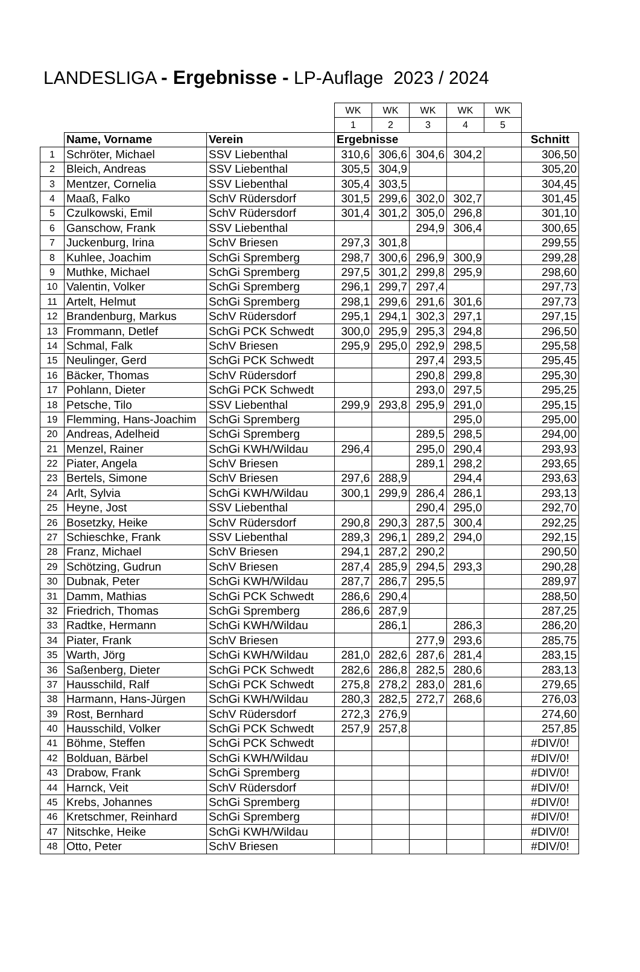LANDESLIGA - Ergebnisse - LP-Auflage 2023 / 2024
| | | | WK | WK | WK | WK | WK | |
| | | | 1 | 2 | 3 | 4 | 5 | |
| | Name, Vorname | Verein | Ergebnisse | | | | | Schnitt |
| 1 | Schröter, Michael | SSV Liebenthal | 310,6 | 306,6 | 304,6 | 304,2 | | 306,50 |
| 2 | Bleich, Andreas | SSV Liebenthal | 305,5 | 304,9 | | | | 305,20 |
| 3 | Mentzer, Cornelia | SSV Liebenthal | 305,4 | 303,5 | | | | 304,45 |
| 4 | Maaß, Falko | SchV Rüdersdorf | 301,5 | 299,6 | 302,0 | 302,7 | | 301,45 |
| 5 | Czulkowski, Emil | SchV Rüdersdorf | 301,4 | 301,2 | 305,0 | 296,8 | | 301,10 |
| 6 | Ganschow, Frank | SSV Liebenthal | | | 294,9 | 306,4 | | 300,65 |
| 7 | Juckenburg, Irina | SchV Briesen | 297,3 | 301,8 | | | | 299,55 |
| 8 | Kuhlee, Joachim | SchGi Spremberg | 298,7 | 300,6 | 296,9 | 300,9 | | 299,28 |
| 9 | Muthke, Michael | SchGi Spremberg | 297,5 | 301,2 | 299,8 | 295,9 | | 298,60 |
| 10 | Valentin, Volker | SchGi Spremberg | 296,1 | 299,7 | 297,4 | | | 297,73 |
| 11 | Artelt, Helmut | SchGi Spremberg | 298,1 | 299,6 | 291,6 | 301,6 | | 297,73 |
| 12 | Brandenburg, Markus | SchV Rüdersdorf | 295,1 | 294,1 | 302,3 | 297,1 | | 297,15 |
| 13 | Frommann, Detlef | SchGi PCK Schwedt | 300,0 | 295,9 | 295,3 | 294,8 | | 296,50 |
| 14 | Schmal, Falk | SchV Briesen | 295,9 | 295,0 | 292,9 | 298,5 | | 295,58 |
| 15 | Neulinger, Gerd | SchGi PCK Schwedt | | | 297,4 | 293,5 | | 295,45 |
| 16 | Bäcker, Thomas | SchV Rüdersdorf | | | 290,8 | 299,8 | | 295,30 |
| 17 | Pohlann, Dieter | SchGi PCK Schwedt | | | 293,0 | 297,5 | | 295,25 |
| 18 | Petsche, Tilo | SSV Liebenthal | 299,9 | 293,8 | 295,9 | 291,0 | | 295,15 |
| 19 | Flemming, Hans-Joachim | SchGi Spremberg | | | | 295,0 | | 295,00 |
| 20 | Andreas, Adelheid | SchGi Spremberg | | | 289,5 | 298,5 | | 294,00 |
| 21 | Menzel, Rainer | SchGi KWH/Wildau | 296,4 | | 295,0 | 290,4 | | 293,93 |
| 22 | Piater, Angela | SchV Briesen | | | 289,1 | 298,2 | | 293,65 |
| 23 | Bertels, Simone | SchV Briesen | 297,6 | 288,9 | | 294,4 | | 293,63 |
| 24 | Arlt, Sylvia | SchGi KWH/Wildau | 300,1 | 299,9 | 286,4 | 286,1 | | 293,13 |
| 25 | Heyne, Jost | SSV Liebenthal | | | 290,4 | 295,0 | | 292,70 |
| 26 | Bosetzky, Heike | SchV Rüdersdorf | 290,8 | 290,3 | 287,5 | 300,4 | | 292,25 |
| 27 | Schieschke, Frank | SSV Liebenthal | 289,3 | 296,1 | 289,2 | 294,0 | | 292,15 |
| 28 | Franz, Michael | SchV Briesen | 294,1 | 287,2 | 290,2 | | | 290,50 |
| 29 | Schötzing, Gudrun | SchV Briesen | 287,4 | 285,9 | 294,5 | 293,3 | | 290,28 |
| 30 | Dubnak, Peter | SchGi KWH/Wildau | 287,7 | 286,7 | 295,5 | | | 289,97 |
| 31 | Damm, Mathias | SchGi PCK Schwedt | 286,6 | 290,4 | | | | 288,50 |
| 32 | Friedrich, Thomas | SchGi Spremberg | 286,6 | 287,9 | | | | 287,25 |
| 33 | Radtke, Hermann | SchGi KWH/Wildau | | 286,1 | | 286,3 | | 286,20 |
| 34 | Piater, Frank | SchV Briesen | | | 277,9 | 293,6 | | 285,75 |
| 35 | Warth, Jörg | SchGi KWH/Wildau | 281,0 | 282,6 | 287,6 | 281,4 | | 283,15 |
| 36 | Saßenberg, Dieter | SchGi PCK Schwedt | 282,6 | 286,8 | 282,5 | 280,6 | | 283,13 |
| 37 | Hausschild, Ralf | SchGi PCK Schwedt | 275,8 | 278,2 | 283,0 | 281,6 | | 279,65 |
| 38 | Harmann, Hans-Jürgen | SchGi KWH/Wildau | 280,3 | 282,5 | 272,7 | 268,6 | | 276,03 |
| 39 | Rost, Bernhard | SchV Rüdersdorf | 272,3 | 276,9 | | | | 274,60 |
| 40 | Hausschild, Volker | SchGi PCK Schwedt | 257,9 | 257,8 | | | | 257,85 |
| 41 | Böhme, Steffen | SchGi PCK Schwedt | | | | | | #DIV/0! |
| 42 | Bolduan, Bärbel | SchGi KWH/Wildau | | | | | | #DIV/0! |
| 43 | Drabow, Frank | SchGi Spremberg | | | | | | #DIV/0! |
| 44 | Harnck, Veit | SchV Rüdersdorf | | | | | | #DIV/0! |
| 45 | Krebs, Johannes | SchGi Spremberg | | | | | | #DIV/0! |
| 46 | Kretschmer, Reinhard | SchGi Spremberg | | | | | | #DIV/0! |
| 47 | Nitschke, Heike | SchGi KWH/Wildau | | | | | | #DIV/0! |
| 48 | Otto, Peter | SchV Briesen | | | | | | #DIV/0! |